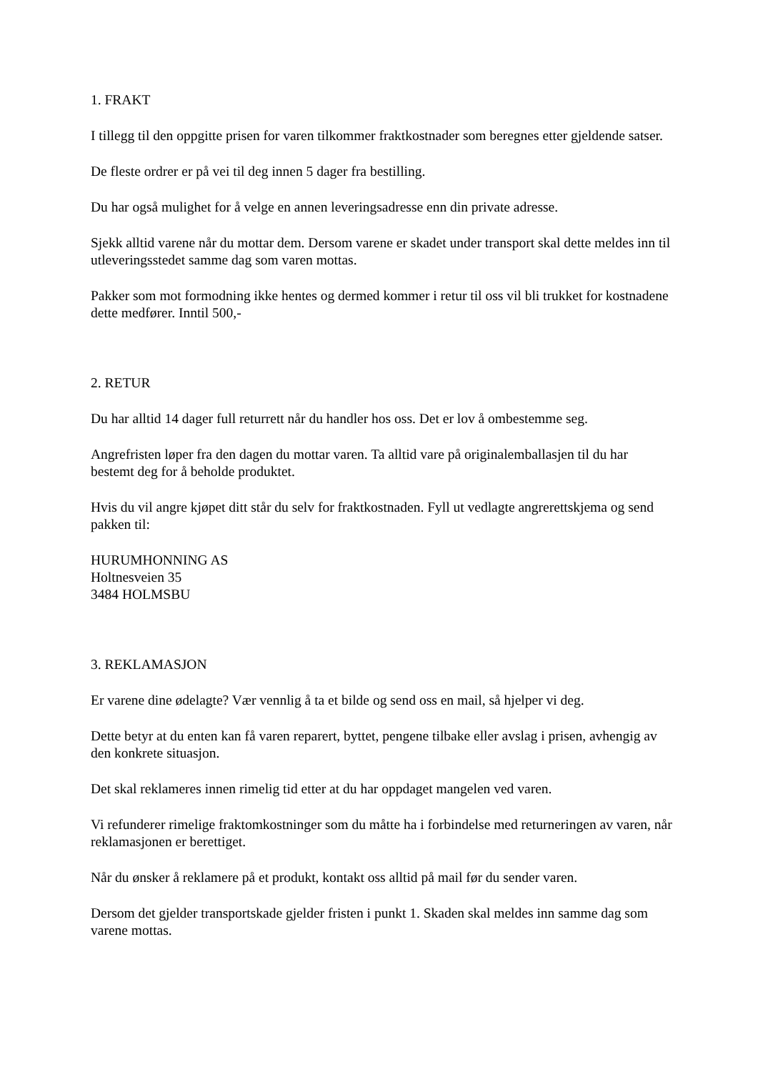1. FRAKT
I tillegg til den oppgitte prisen for varen tilkommer fraktkostnader som beregnes etter gjeldende satser.
De fleste ordrer er på vei til deg innen 5 dager fra bestilling.
Du har også mulighet for å velge en annen leveringsadresse enn din private adresse.
Sjekk alltid varene når du mottar dem. Dersom varene er skadet under transport skal dette meldes inn til utleveringsstedet samme dag som varen mottas.
Pakker som mot formodning ikke hentes og dermed kommer i retur til oss vil bli trukket for kostnadene dette medfører. Inntil 500,-
2. RETUR
Du har alltid 14 dager full returrett når du handler hos oss. Det er lov å ombestemme seg.
Angrefristen løper fra den dagen du mottar varen. Ta alltid vare på originalemballasjen til du har bestemt deg for å beholde produktet.
Hvis du vil angre kjøpet ditt står du selv for fraktkostnaden. Fyll ut vedlagte angrerettskjema og send pakken til:
HURUMHONNING AS
Holtnesveien 35
3484 HOLMSBU
3. REKLAMASJON
Er varene dine ødelagte? Vær vennlig å ta et bilde og send oss en mail, så hjelper vi deg.
Dette betyr at du enten kan få varen reparert, byttet, pengene tilbake eller avslag i prisen, avhengig av den konkrete situasjon.
Det skal reklameres innen rimelig tid etter at du har oppdaget mangelen ved varen.
Vi refunderer rimelige fraktomkostninger som du måtte ha i forbindelse med returneringen av varen, når reklamasjonen er berettiget.
Når du ønsker å reklamere på et produkt, kontakt oss alltid på mail før du sender varen.
Dersom det gjelder transportskade gjelder fristen i punkt 1. Skaden skal meldes inn samme dag som varene mottas.